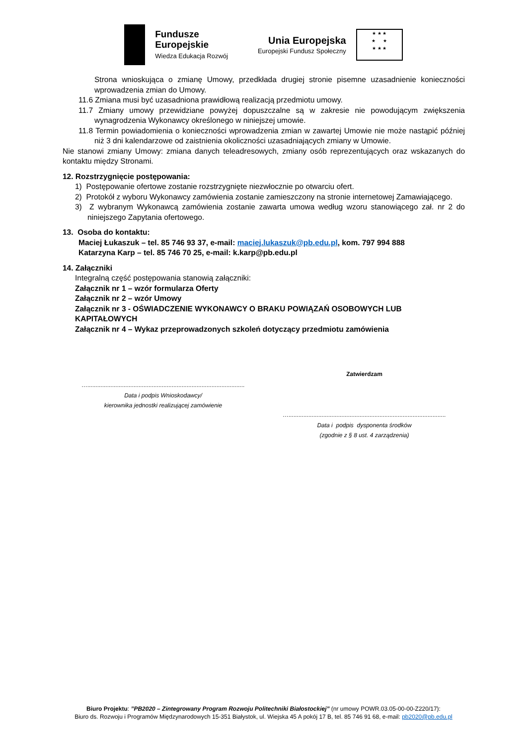Fundusze
Europejskie
Wiedza Edukacja Rozwój
Unia Europejska
Europejski Fundusz Społeczny
★ ★ ★
★ ★
★ ★ ★
Strona wnioskująca o zmianę Umowy, przedkłada drugiej stronie pisemne uzasadnienie konieczności wprowadzenia zmian do Umowy.
11.6 Zmiana musi być uzasadniona prawidłową realizacją przedmiotu umowy.
11.7 Zmiany umowy przewidziane powyżej dopuszczalne są w zakresie nie powodującym zwiększenia wynagrodzenia Wykonawcy określonego w niniejszej umowie.
11.8 Termin powiadomienia o konieczności wprowadzenia zmian w zawartej Umowie nie może nastąpić później niż 3 dni kalendarzowe od zaistnienia okoliczności uzasadniających zmiany w Umowie.
Nie stanowi zmiany Umowy: zmiana danych teleadresowych, zmiany osób reprezentujących oraz wskazanych do kontaktu między Stronami.
12. Rozstrzygnięcie postępowania:
1) Postępowanie ofertowe zostanie rozstrzygnięte niezwłocznie po otwarciu ofert.
2) Protokół z wyboru Wykonawcy zamówienia zostanie zamieszczony na stronie internetowej Zamawiającego.
3) Z wybranym Wykonawcą zamówienia zostanie zawarta umowa według wzoru stanowiącego zał. nr 2 do niniejszego Zapytania ofertowego.
13. Osoba do kontaktu:
Maciej Łukaszuk – tel. 85 746 93 37, e-mail: maciej.lukaszuk@pb.edu.pl, kom. 797 994 888
Katarzyna Karp – tel. 85 746 70 25, e-mail: k.karp@pb.edu.pl
14. Załączniki
Integralną część postępowania stanowią załączniki:
Załącznik nr 1 – wzór formularza Oferty
Załącznik nr 2 – wzór Umowy
Załącznik nr 3 - OŚWIADCZENIE WYKONAWCY O BRAKU POWIĄZAŃ OSOBOWYCH LUB KAPITAŁOWYCH
Załącznik nr 4 – Wykaz przeprowadzonych szkoleń dotyczący przedmiotu zamówienia
…...............................................................................................
Data i podpis Wnioskodawcy/
kierownika jednostki realizującej zamówienie
Zatwierdzam
…...............................................................................................
Data i podpis dysponenta środków
(zgodnie z § 8 ust. 4 zarządzenia)
Biuro Projektu: ”PB2020 – Zintegrowany Program Rozwoju Politechniki Białostockiej” (nr umowy POWR.03.05-00-00-Z220/17):
Biuro ds. Rozwoju i Programów Międzynarodowych 15-351 Białystok, ul. Wiejska 45 A pokój 17 B, tel. 85 746 91 68, e-mail: pb2020@pb.edu.pl